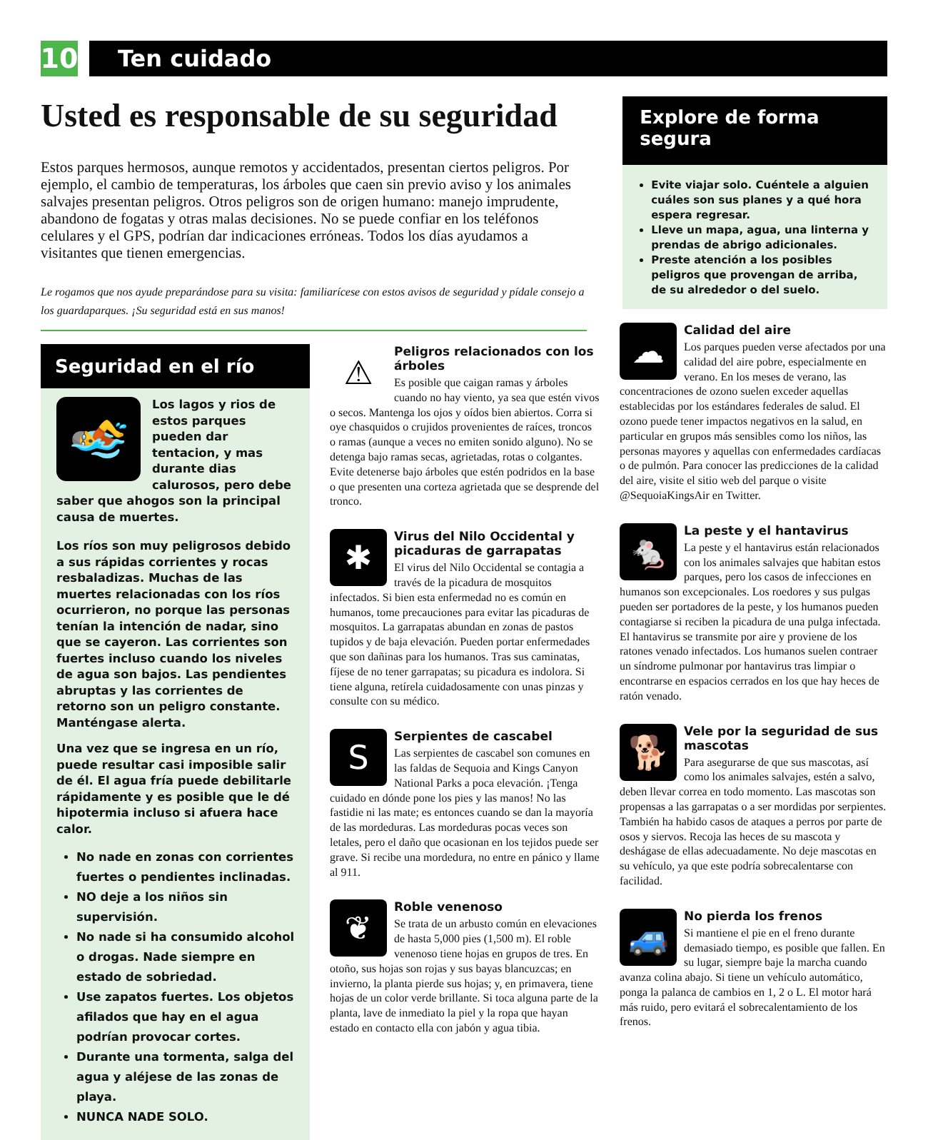10
Ten cuidado
Usted es responsable de su seguridad
Estos parques hermosos, aunque remotos y accidentados, presentan ciertos peligros. Por ejemplo, el cambio de temperaturas, los árboles que caen sin previo aviso y los animales salvajes presentan peligros. Otros peligros son de origen humano: manejo imprudente, abandono de fogatas y otras malas decisiones. No se puede confiar en los teléfonos celulares y el GPS, podrían dar indicaciones erróneas. Todos los días ayudamos a visitantes que tienen emergencias.
Le rogamos que nos ayude preparándose para su visita: familiarícese con estos avisos de seguridad y pídale consejo a los guardaparques. ¡Su seguridad está en sus manos!
Explore de forma segura
Evite viajar solo. Cuéntele a alguien cuáles son sus planes y a qué hora espera regresar.
Lleve un mapa, agua, una linterna y prendas de abrigo adicionales.
Preste atención a los posibles peligros que provengan de arriba, de su alrededor o del suelo.
Seguridad en el río
🏊
Los lagos y rios de estos parques pueden dar tentacion, y mas durante dias calurosos, pero debe saber que ahogos son la principal causa de muertes.
Los ríos son muy peligrosos debido a sus rápidas corrientes y rocas resbaladizas. Muchas de las muertes relacionadas con los ríos ocurrieron, no porque las personas tenían la intención de nadar, sino que se cayeron. Las corrientes son fuertes incluso cuando los niveles de agua son bajos. Las pendientes abruptas y las corrientes de retorno son un peligro constante. Manténgase alerta.
Una vez que se ingresa en un río, puede resultar casi imposible salir de él. El agua fría puede debilitarle rápidamente y es posible que le dé hipotermia incluso si afuera hace calor.
No nade en zonas con corrientes fuertes o pendientes inclinadas.
NO deje a los niños sin supervisión.
No nade si ha consumido alcohol o drogas. Nade siempre en estado de sobriedad.
Use zapatos fuertes. Los objetos afilados que hay en el agua podrían provocar cortes.
Durante una tormenta, salga del agua y aléjese de las zonas de playa.
NUNCA NADE SOLO.
⚠
Peligros relacionados con los árboles
Es posible que caigan ramas y árboles cuando no hay viento, ya sea que estén vivos o secos. Mantenga los ojos y oídos bien abiertos. Corra si oye chasquidos o crujidos provenientes de raíces, troncos o ramas (aunque a veces no emiten sonido alguno). No se detenga bajo ramas secas, agrietadas, rotas o colgantes. Evite detenerse bajo árboles que estén podridos en la base o que presenten una corteza agrietada que se desprende del tronco.
✱
Virus del Nilo Occidental y picaduras de garrapatas
El virus del Nilo Occidental se contagia a través de la picadura de mosquitos infectados. Si bien esta enfermedad no es común en humanos, tome precauciones para evitar las picaduras de mosquitos. La garrapatas abundan en zonas de pastos tupidos y de baja elevación. Pueden portar enfermedades que son dañinas para los humanos. Tras sus caminatas, fíjese de no tener garrapatas; su picadura es indolora. Si tiene alguna, retírela cuidadosamente con unas pinzas y consulte con su médico.
S
Serpientes de cascabel
Las serpientes de cascabel son comunes en las faldas de Sequoia and Kings Canyon National Parks a poca elevación. ¡Tenga cuidado en dónde pone los pies y las manos! No las fastidie ni las mate; es entonces cuando se dan la mayoría de las mordeduras. Las mordeduras pocas veces son letales, pero el daño que ocasionan en los tejidos puede ser grave. Si recibe una mordedura, no entre en pánico y llame al 911.
❦
Roble venenoso
Se trata de un arbusto común en elevaciones de hasta 5,000 pies (1,500 m). El roble venenoso tiene hojas en grupos de tres. En otoño, sus hojas son rojas y sus bayas blancuzcas; en invierno, la planta pierde sus hojas; y, en primavera, tiene hojas de un color verde brillante. Si toca alguna parte de la planta, lave de inmediato la piel y la ropa que hayan estado en contacto ella con jabón y agua tibia.
☁
Calidad del aire
Los parques pueden verse afectados por una calidad del aire pobre, especialmente en verano. En los meses de verano, las concentraciones de ozono suelen exceder aquellas establecidas por los estándares federales de salud. El ozono puede tener impactos negativos en la salud, en particular en grupos más sensibles como los niños, las personas mayores y aquellas con enfermedades cardíacas o de pulmón. Para conocer las predicciones de la calidad del aire, visite el sitio web del parque o visite @SequoiaKingsAir en Twitter.
🐁
La peste y el hantavirus
La peste y el hantavirus están relacionados con los animales salvajes que habitan estos parques, pero los casos de infecciones en humanos son excepcionales. Los roedores y sus pulgas pueden ser portadores de la peste, y los humanos pueden contagiarse si reciben la picadura de una pulga infectada. El hantavirus se transmite por aire y proviene de los ratones venado infectados. Los humanos suelen contraer un síndrome pulmonar por hantavirus tras limpiar o encontrarse en espacios cerrados en los que hay heces de ratón venado.
🐕
Vele por la seguridad de sus mascotas
Para asegurarse de que sus mascotas, así como los animales salvajes, estén a salvo, deben llevar correa en todo momento. Las mascotas son propensas a las garrapatas o a ser mordidas por serpientes. También ha habido casos de ataques a perros por parte de osos y siervos. Recoja las heces de su mascota y deshágase de ellas adecuadamente. No deje mascotas en su vehículo, ya que este podría sobrecalentarse con facilidad.
🚙
No pierda los frenos
Si mantiene el pie en el freno durante demasiado tiempo, es posible que fallen. En su lugar, siempre baje la marcha cuando avanza colina abajo. Si tiene un vehículo automático, ponga la palanca de cambios en 1, 2 o L. El motor hará más ruido, pero evitará el sobrecalentamiento de los frenos.